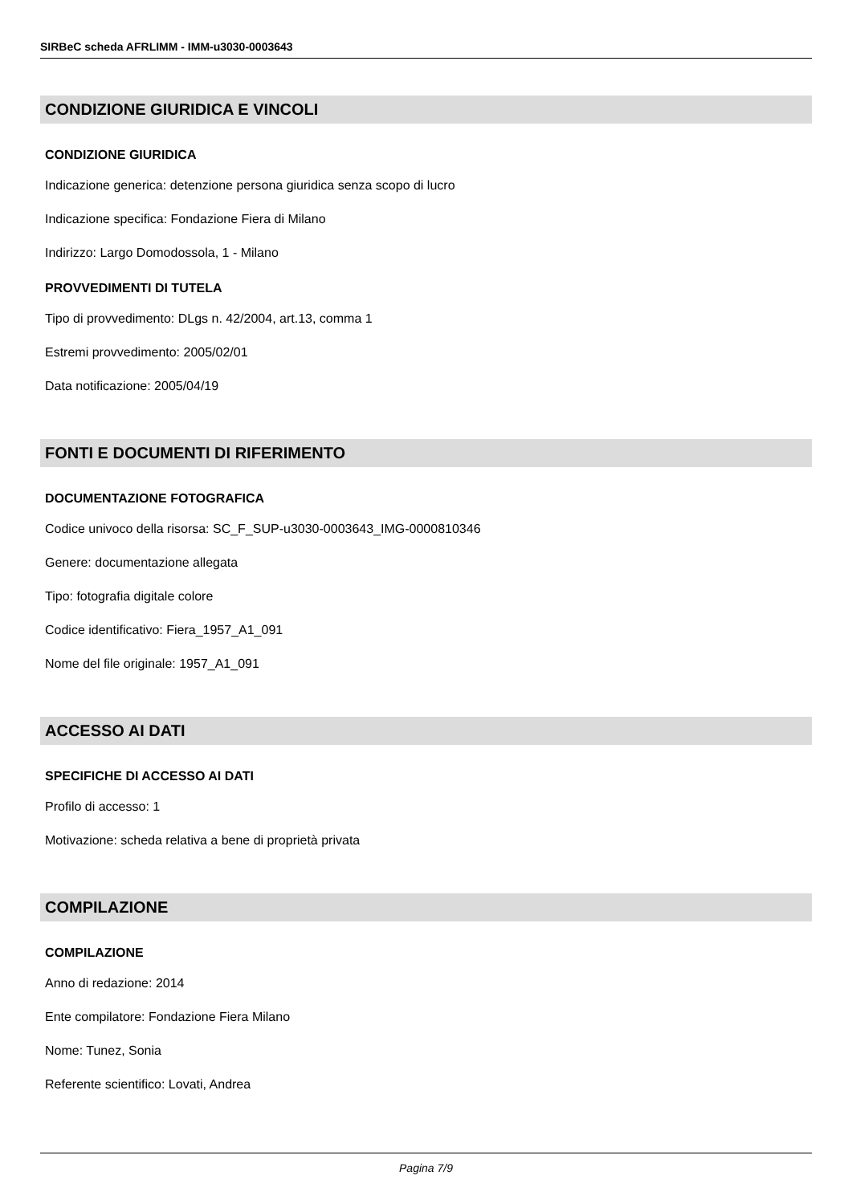SIRBeC scheda AFRLIMM - IMM-u3030-0003643
CONDIZIONE GIURIDICA E VINCOLI
CONDIZIONE GIURIDICA
Indicazione generica: detenzione persona giuridica senza scopo di lucro
Indicazione specifica: Fondazione Fiera di Milano
Indirizzo: Largo Domodossola, 1 - Milano
PROVVEDIMENTI DI TUTELA
Tipo di provvedimento: DLgs n. 42/2004, art.13, comma 1
Estremi provvedimento: 2005/02/01
Data notificazione: 2005/04/19
FONTI E DOCUMENTI DI RIFERIMENTO
DOCUMENTAZIONE FOTOGRAFICA
Codice univoco della risorsa: SC_F_SUP-u3030-0003643_IMG-0000810346
Genere: documentazione allegata
Tipo: fotografia digitale colore
Codice identificativo: Fiera_1957_A1_091
Nome del file originale: 1957_A1_091
ACCESSO AI DATI
SPECIFICHE DI ACCESSO AI DATI
Profilo di accesso: 1
Motivazione: scheda relativa a bene di proprietà privata
COMPILAZIONE
COMPILAZIONE
Anno di redazione: 2014
Ente compilatore: Fondazione Fiera Milano
Nome: Tunez, Sonia
Referente scientifico: Lovati, Andrea
Pagina 7/9